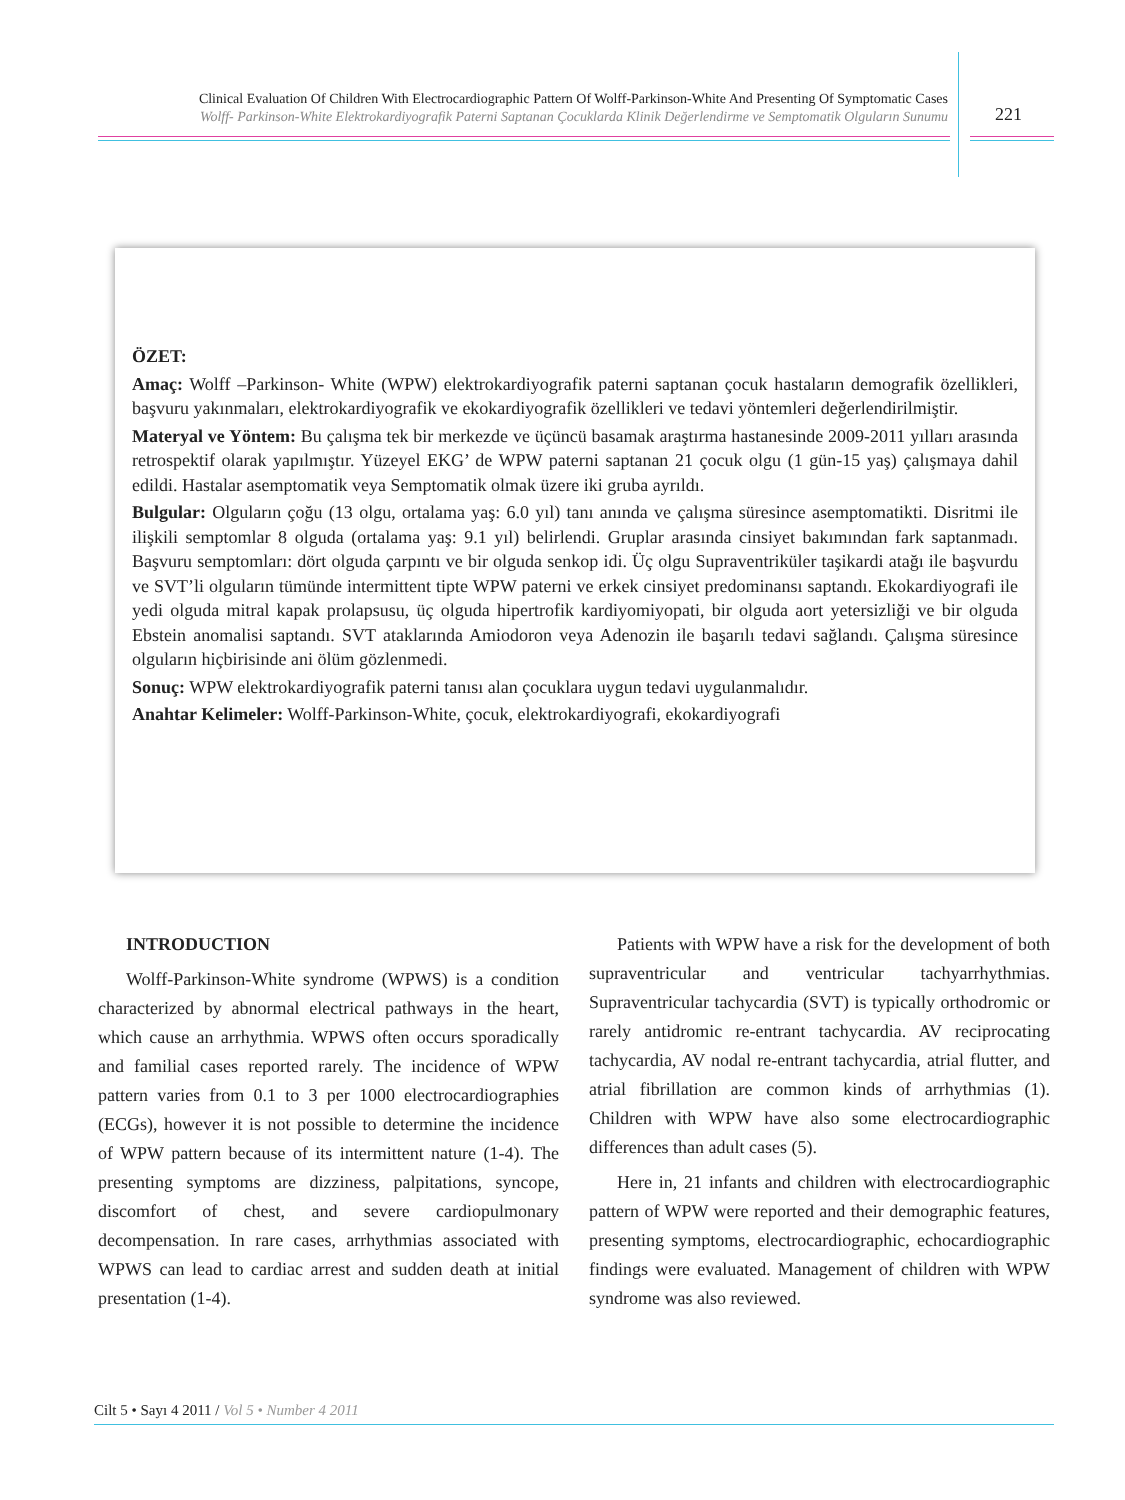Clinical Evaluation Of Children With Electrocardiographic Pattern Of Wolff-Parkinson-White And Presenting Of Symptomatic Cases
Wolff- Parkinson-White Elektrokardiyografik Paterni Saptanan Çocuklarda Klinik Değerlendirme ve Semptomatik Olguların Sunumu
221
ÖZET:
Amaç: Wolff –Parkinson- White (WPW) elektrokardiyografik paterni saptanan çocuk hastaların demografik özellikleri, başvuru yakınmaları, elektrokardiyografik ve ekokardiyografik özellikleri ve tedavi yöntemleri değerlendirilmiştir.
Materyal ve Yöntem: Bu çalışma tek bir merkezde ve üçüncü basamak araştırma hastanesinde 2009-2011 yılları arasında retrospektif olarak yapılmıştır. Yüzeyel EKG’ de WPW paterni saptanan 21 çocuk olgu (1 gün-15 yaş) çalışmaya dahil edildi. Hastalar asemptomatik veya Semptomatik olmak üzere iki gruba ayrıldı.
Bulgular: Olguların çoğu (13 olgu, ortalama yaş: 6.0 yıl) tanı anında ve çalışma süresince asemptomatikti. Disritmi ile ilişkili semptomlar 8 olguda (ortalama yaş: 9.1 yıl) belirlendi. Gruplar arasında cinsiyet bakımından fark saptanmadı. Başvuru semptomları: dört olguda çarpıntı ve bir olguda senkop idi. Üç olgu Supraventriküler taşikardi atağı ile başvurdu ve SVT’li olguların tümünde intermittent tipte WPW paterni ve erkek cinsiyet predominansı saptandı. Ekokardiyografi ile yedi olguda mitral kapak prolapsusu, üç olguda hipertrofik kardiyomiyopati, bir olguda aort yetersizliği ve bir olguda Ebstein anomalisi saptandı. SVT ataklarında Amiodoron veya Adenozin ile başarılı tedavi sağlandı. Çalışma süresince olguların hiçbirisinde ani ölüm gözlenmedi.
Sonuç: WPW elektrokardiyografik paterni tanısı alan çocuklara uygun tedavi uygulanmalıdır.
Anahtar Kelimeler: Wolff-Parkinson-White, çocuk, elektrokardiyografi, ekokardiyografi
INTRODUCTION
Wolff-Parkinson-White syndrome (WPWS) is a condition characterized by abnormal electrical pathways in the heart, which cause an arrhythmia. WPWS often occurs sporadically and familial cases reported rarely. The incidence of WPW pattern varies from 0.1 to 3 per 1000 electrocardiographies (ECGs), however it is not possible to determine the incidence of WPW pattern because of its intermittent nature (1-4). The presenting symptoms are dizziness, palpitations, syncope, discomfort of chest, and severe cardiopulmonary decompensation. In rare cases, arrhythmias associated with WPWS can lead to cardiac arrest and sudden death at initial presentation (1-4).
Patients with WPW have a risk for the development of both supraventricular and ventricular tachyarrhythmias. Supraventricular tachycardia (SVT) is typically orthodromic or rarely antidromic re-entrant tachycardia. AV reciprocating tachycardia, AV nodal re-entrant tachycardia, atrial flutter, and atrial fibrillation are common kinds of arrhythmias (1). Children with WPW have also some electrocardiographic differences than adult cases (5).
Here in, 21 infants and children with electrocardiographic pattern of WPW were reported and their demographic features, presenting symptoms, electrocardiographic, echocardiographic findings were evaluated. Management of children with WPW syndrome was also reviewed.
Cilt 5 • Sayı 4 2011 / Vol 5 • Number 4 2011